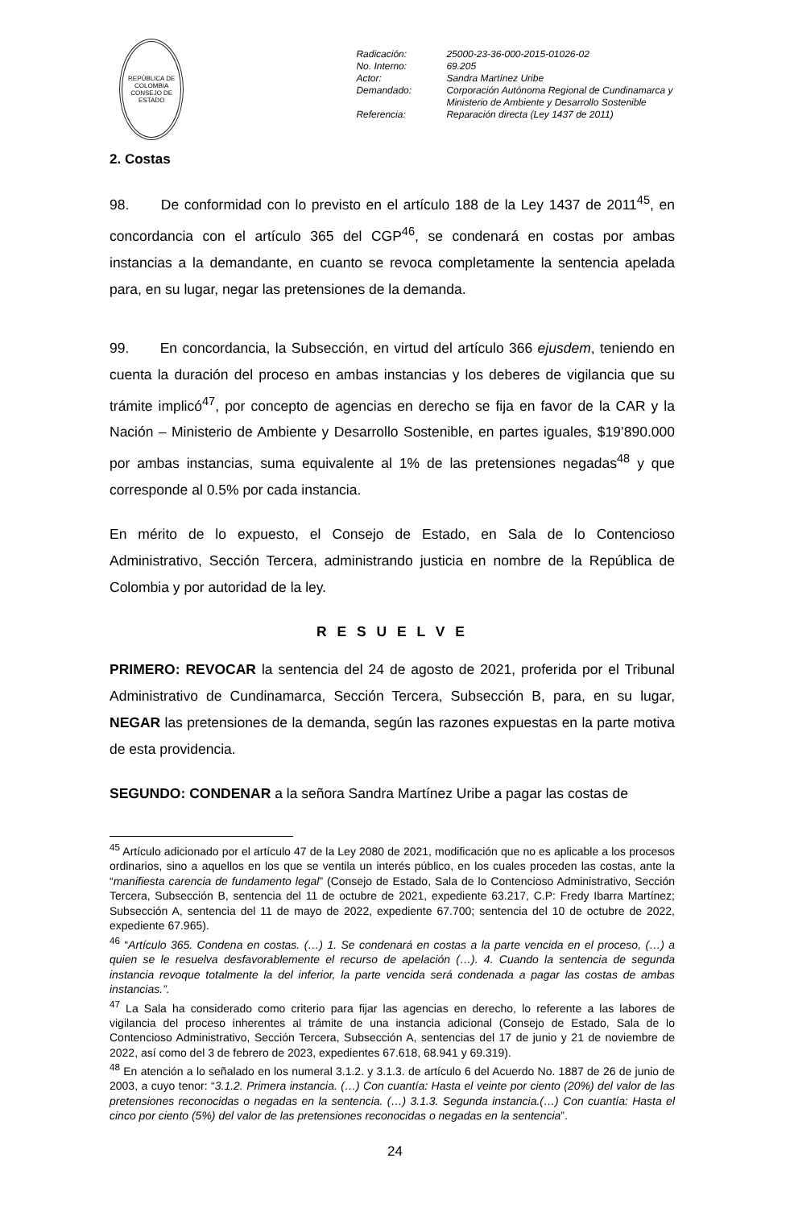REPÚBLICA DE COLOMBIA
CONSEJO DE ESTADO
| Radicación: | 25000-23-36-000-2015-01026-02 |
| No. Interno: | 69.205 |
| Actor: | Sandra Martínez Uribe |
| Demandado: | Corporación Autónoma Regional de Cundinamarca y Ministerio de Ambiente y Desarrollo Sostenible |
| Referencia: | Reparación directa (Ley 1437 de 2011) |
2. Costas
98. De conformidad con lo previsto en el artículo 188 de la Ley 1437 de 2011<sup>45</sup>, en concordancia con el artículo 365 del CGP<sup>46</sup>, se condenará en costas por ambas instancias a la demandante, en cuanto se revoca completamente la sentencia apelada para, en su lugar, negar las pretensiones de la demanda.
99. En concordancia, la Subsección, en virtud del artículo 366 ejusdem, teniendo en cuenta la duración del proceso en ambas instancias y los deberes de vigilancia que su trámite implicó<sup>47</sup>, por concepto de agencias en derecho se fija en favor de la CAR y la Nación – Ministerio de Ambiente y Desarrollo Sostenible, en partes iguales, $19’890.000 por ambas instancias, suma equivalente al 1% de las pretensiones negadas<sup>48</sup> y que corresponde al 0.5% por cada instancia.
En mérito de lo expuesto, el Consejo de Estado, en Sala de lo Contencioso Administrativo, Sección Tercera, administrando justicia en nombre de la República de Colombia y por autoridad de la ley.
R E S U E L V E
PRIMERO: REVOCAR la sentencia del 24 de agosto de 2021, proferida por el Tribunal Administrativo de Cundinamarca, Sección Tercera, Subsección B, para, en su lugar, NEGAR las pretensiones de la demanda, según las razones expuestas en la parte motiva de esta providencia.
SEGUNDO: CONDENAR a la señora Sandra Martínez Uribe a pagar las costas de
<sup>45</sup> Artículo adicionado por el artículo 47 de la Ley 2080 de 2021, modificación que no es aplicable a los procesos ordinarios, sino a aquellos en los que se ventila un interés público, en los cuales proceden las costas, ante la “manifiesta carencia de fundamento legal” (Consejo de Estado, Sala de lo Contencioso Administrativo, Sección Tercera, Subsección B, sentencia del 11 de octubre de 2021, expediente 63.217, C.P: Fredy Ibarra Martínez; Subsección A, sentencia del 11 de mayo de 2022, expediente 67.700; sentencia del 10 de octubre de 2022, expediente 67.965).
<sup>46</sup> “Artículo 365. Condena en costas. (…) 1. Se condenará en costas a la parte vencida en el proceso, (…) a quien se le resuelva desfavorablemente el recurso de apelación (…). 4. Cuando la sentencia de segunda instancia revoque totalmente la del inferior, la parte vencida será condenada a pagar las costas de ambas instancias.”.
<sup>47</sup> La Sala ha considerado como criterio para fijar las agencias en derecho, lo referente a las labores de vigilancia del proceso inherentes al trámite de una instancia adicional (Consejo de Estado, Sala de lo Contencioso Administrativo, Sección Tercera, Subsección A, sentencias del 17 de junio y 21 de noviembre de 2022, así como del 3 de febrero de 2023, expedientes 67.618, 68.941 y 69.319).
<sup>48</sup> En atención a lo señalado en los numeral 3.1.2. y 3.1.3. de artículo 6 del Acuerdo No. 1887 de 26 de junio de 2003, a cuyo tenor: “3.1.2. Primera instancia. (…) Con cuantía: Hasta el veinte por ciento (20%) del valor de las pretensiones reconocidas o negadas en la sentencia. (…) 3.1.3. Segunda instancia.(…) Con cuantía: Hasta el cinco por ciento (5%) del valor de las pretensiones reconocidas o negadas en la sentencia”.
24